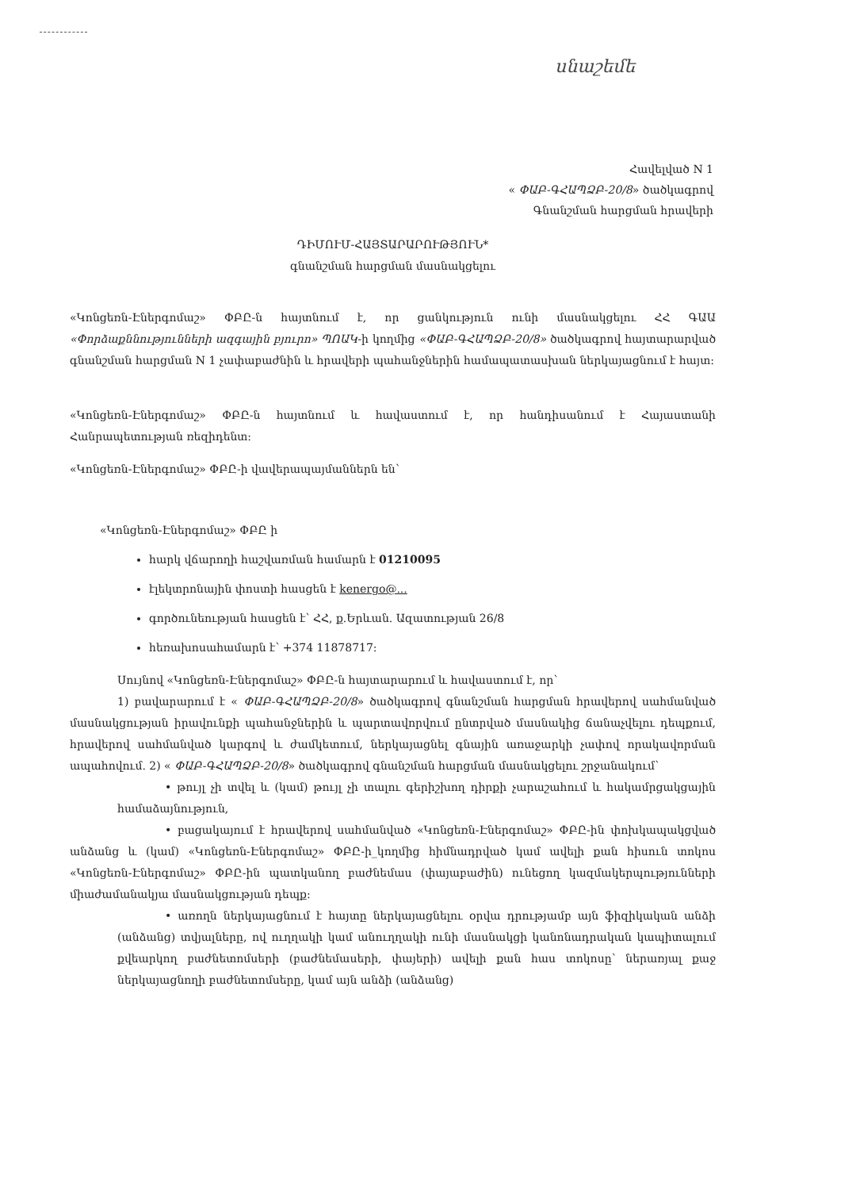սնաշեմե
Հավելված N 1
« ՓԱԲ-ԳՀԱՊՁԲ-20/8» ծածկագրով
Գնանշման հարցման հրավերի
ԴԻՄՈՒՄ-ՀԱՅՏԱՐԱՐՈՒԹՅՈՒՆ*
գնանշման հարցման մասնակցելու
«Կոնցեռն-Էներգոմաշ» ՓԲԸ-ն հայտնում է, որ ցանկություն ունի մասնակցելու ՀՀ ԳԱԱ «Փորձաքննությունների ազգային բյուրո» ՊՈԱԿ-ի կողմից «ՓԱԲ-ԳՀԱՊՁԲ-20/8» ծածկագրով հայտարարված գնանշման հարցման N 1 չափաբաժնին և հրավերի պահանջներին համապատասխան ներկայացնում է հայտ:
«Կոնցեռն-Էներգոմաշ» ՓԲԸ-ն հայտնում և հավաստում է, որ հանդիսանում է Հայաստանի Հանրապետության ռեզիդենտ:
«Կոնցեռն-Էներգոմաշ» ՓԲԸ-ի վավերապայմաններն են՝
«Կոնցեռն-Էներգոմաշ» ՓԲԸ ի
հարկ վճարողի հաշվառման համարն է 01210095
էլեկտրոնային փոստի հասցեն է kenergo@...
գործունեության հասցեն է՝ ՀՀ, ք.Երևան. Ազատության 26/8
հեռախոսահամարն է՝ +374 11878717:
Սույնով «Կոնցեռն-Էներգոմաշ» ՓԲԸ-ն հայտարարում և հավաստում է, որ՝
1) բավարարում է « ՓԱԲ-ԳՀԱՊՁԲ-20/8» ծածկագրով գնանշման հարցման հրավերով սահմանված մասնակցության իրավունքի պահանջներին և պարտավորվում ընտրված մասնակից ճանաչվելու դեպքում, հրավերով սահմանված կարգով և ժամկետում, ներկայացնել գնային առաջարկի չափով որակավորման ապահովում. 2) « ՓԱԲ-ԳՀԱՊՁԲ-20/8» ծածկագրով գնանշման հարցման մասնակցելու շրջանակում՝
• թույլ չի տվել և (կամ) թույլ չի տալու գերիշխող դիրքի չարաշահում և հակամրցակցային համաձայնություն,
• բացակայում է հրավերով սահմանված «Կոնցեռն-Էներգոմաշ» ՓԲԸ-ին փոխկապակցված անձանց և (կամ) «Կոնցեռն-Էներգոմաշ» ՓԲԸ-ի_կողմից հիմնադրված կամ ավելի քան հիսուն տոկոս «Կոնցեռն-Էներգոմաշ» ՓԲԸ-ին պատկանող բաժնեմաս (փայաբաժին) ունեցող կազմակերպությունների միաժամանակյա մասնակցության դեպք:
• առողն ներկայացնում է հայտը ներկայացնելու օրվա դրությամբ այն ֆիզիկական անձի (անձանց) տվյալները, ով ուղղակի կամ անուղղակի ունի մասնակցի կանոնադրական կապիտալում քվեարկող բաժնետոմսերի (բաժնեմասերի, փայերի) ավելի քան հաս տոկոսը՝ ներառյալ քաջ ներկայացնողի բաժնետոմսերը, կամ այն անձի (անձանց)